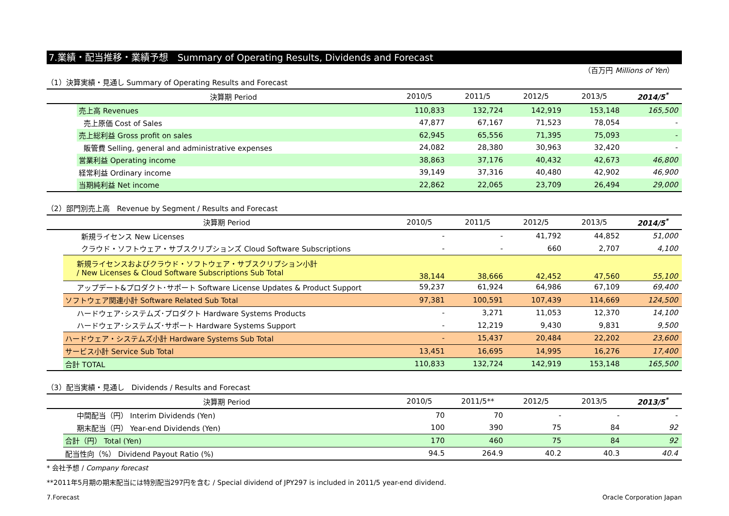7.業績・配当推移・業績予想　Summary of Operating Results, Dividends and Forecast
（百万円 Millions of Yen）
（1）決算実績・見通し Summary of Operating Results and Forecast
| | 決算期 Period | 2010/5 | 2011/5 | 2012/5 | 2013/5 | 2014/5<sup>*</sup> |
| --- | --- | --- | --- | --- | --- | --- |
| | 売上高 Revenues | 110,833 | 132,724 | 142,919 | 153,148 | 165,500 |
| | 売上原価 Cost of Sales | 47,877 | 67,167 | 71,523 | 78,054 | - |
| | 売上総利益 Gross profit on sales | 62,945 | 65,556 | 71,395 | 75,093 | - |
| | 販管費 Selling, general and administrative expenses | 24,082 | 28,380 | 30,963 | 32,420 | - |
| | 営業利益 Operating income | 38,863 | 37,176 | 40,432 | 42,673 | 46,800 |
| | 経常利益 Ordinary income | 39,149 | 37,316 | 40,480 | 42,902 | 46,900 |
| | 当期純利益 Net income | 22,862 | 22,065 | 23,709 | 26,494 | 29,000 |
（2）部門別売上高　Revenue by Segment / Results and Forecast
| | 決算期 Period | 2010/5 | 2011/5 | 2012/5 | 2013/5 | 2014/5<sup>*</sup> |
| --- | --- | --- | --- | --- | --- | --- |
| | 新規ライセンス New Licenses | - | - | 41,792 | 44,852 | 51,000 |
| | クラウド・ソフトウェア・サブスクリプションズ Cloud Software Subscriptions | - | - | 660 | 2,707 | 4,100 |
| | 新規ライセンスおよびクラウド・ソフトウェア・サブスクリプション小計 / New Licenses & Cloud Software Subscriptions Sub Total | 38,144 | 38,666 | 42,452 | 47,560 | 55,100 |
| | アップデート&プロダクト･サポート Software License Updates & Product Support | 59,237 | 61,924 | 64,986 | 67,109 | 69,400 |
| | ソフトウェア関連小計 Software Related Sub Total | 97,381 | 100,591 | 107,439 | 114,669 | 124,500 |
| | ハードウェア･システムズ･プロダクト Hardware Systems Products | - | 3,271 | 11,053 | 12,370 | 14,100 |
| | ハードウェア･システムズ･サポート Hardware Systems Support | - | 12,219 | 9,430 | 9,831 | 9,500 |
| | ハードウェア・システムズ小計 Hardware Systems Sub Total | - | 15,437 | 20,484 | 22,202 | 23,600 |
| | サービス小計 Service Sub Total | 13,451 | 16,695 | 14,995 | 16,276 | 17,400 |
| | 合計 TOTAL | 110,833 | 132,724 | 142,919 | 153,148 | 165,500 |
（3）配当実績・見通し　Dividends / Results and Forecast
| | 決算期 Period | 2010/5 | 2011/5** | 2012/5 | 2013/5 | 2013/5<sup>*</sup> |
| --- | --- | --- | --- | --- | --- | --- |
| | 中間配当（円） Interim Dividends (Yen) | 70 | 70 | - | - | - |
| | 期末配当（円） Year-end Dividends (Yen) | 100 | 390 | 75 | 84 | 92 |
| | 合計（円） Total (Yen) | 170 | 460 | 75 | 84 | 92 |
| | 配当性向（%） Dividend Payout Ratio (%) | 94.5 | 264.9 | 40.2 | 40.3 | 40.4 |
* 会社予想 / Company forecast
**2011年5月期の期末配当には特別配当297円を含む / Special dividend of JPY297 is included in 2011/5 year-end dividend.
7.Forecast Oracle Corporation Japan